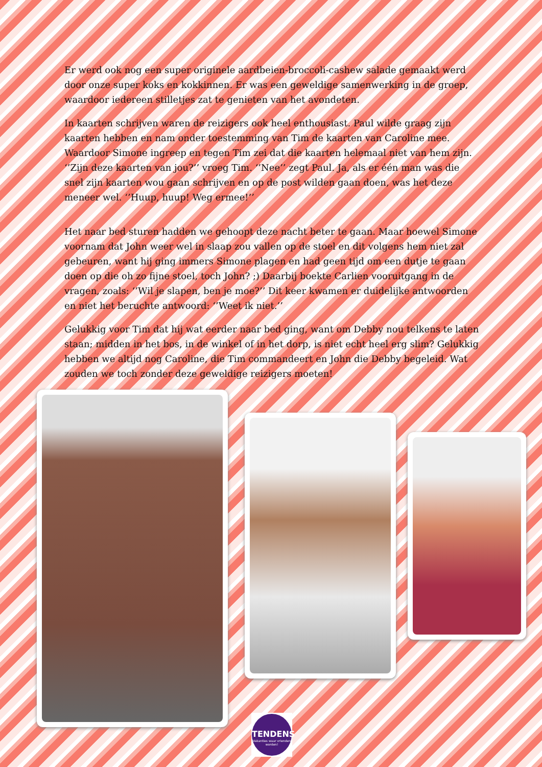Er werd ook nog een super originele aardbeien-broccoli-cashew salade gemaakt werd door onze super koks en kokkinnen. Er was een geweldige samenwerking in de groep, waardoor iedereen stilletjes zat te genieten van het avondeten.
In kaarten schrijven waren de reizigers ook heel enthousiast. Paul wilde graag zijn kaarten hebben en nam onder toestemming van Tim de kaarten van Caroline mee. Waardoor Simone ingreep en tegen Tim zei dat die kaarten helemaal niet van hem zijn. ‘’Zijn deze kaarten van jou?’’ vroeg Tim. ‘’Nee’’ zegt Paul. Ja, als er één man was die snel zijn kaarten wou gaan schrijven en op de post wilden gaan doen, was het deze meneer wel. ‘’Huup, huup! Weg ermee!’’
Het naar bed sturen hadden we gehoopt deze nacht beter te gaan. Maar hoewel Simone voornam dat John weer wel in slaap zou vallen op de stoel en dit volgens hem niet zal gebeuren, want hij ging immers Simone plagen en had geen tijd om een dutje te gaan doen op die oh zo fijne stoel, toch John? ;) Daarbij boekte Carlien vooruitgang in de vragen, zoals: ‘’Wil je slapen, ben je moe?’’ Dit keer kwamen er duidelijke antwoorden en niet het beruchte antwoord: ‘’Weet ik niet.’’
Gelukkig voor Tim dat hij wat eerder naar bed ging, want om Debby nou telkens te laten staan; midden in het bos, in de winkel of in het dorp, is niet echt heel erg slim? Gelukkig hebben we altijd nog Caroline, die Tim commandeert en John die Debby begeleid. Wat zouden we toch zonder deze geweldige reizigers moeten!
TENDENS
Vakanties waar vrienden worden!